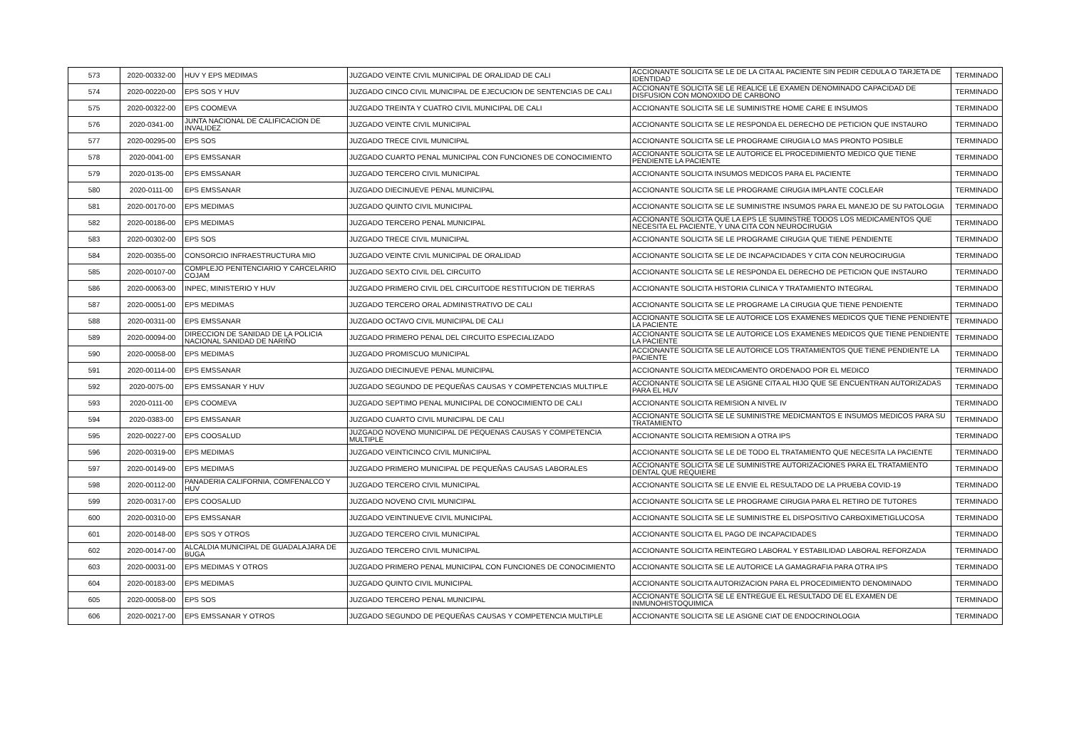| 573 | 2020-00332-00 | HUV Y EPS MEDIMAS | JUZGADO VEINTE CIVIL MUNICIPAL DE ORALIDAD DE CALI | ACCIONANTE SOLICITA SE LE DE LA CITA AL PACIENTE SIN PEDIR CEDULA O TARJETA DE IDENTIDAD | TERMINADO |
| 574 | 2020-00220-00 | EPS SOS Y HUV | JUZGADO CINCO CIVIL MUNICIPAL DE EJECUCION DE SENTENCIAS DE CALI | ACCIONANTE SOLICITA SE LE REALICE LE EXAMEN DENOMINADO CAPACIDAD DE DISFUSION CON MONOXIDO DE CARBONO | TERMINADO |
| 575 | 2020-00322-00 | EPS COOMEVA | JUZGADO TREINTA Y CUATRO CIVIL MUNICIPAL DE CALI | ACCIONANTE SOLICITA SE LE SUMINISTRE HOME CARE E INSUMOS | TERMINADO |
| 576 | 2020-0341-00 | JUNTA NACIONAL DE CALIFICACION DE INVALIDEZ | JUZGADO VEINTE CIVIL MUNICIPAL | ACCIONANTE SOLICITA SE LE RESPONDA EL DERECHO DE PETICION QUE INSTAURO | TERMINADO |
| 577 | 2020-00295-00 | EPS SOS | JUZGADO TRECE CIVIL MUNICIPAL | ACCIONANTE SOLICITA SE LE PROGRAME CIRUGIA LO MAS PRONTO POSIBLE | TERMINADO |
| 578 | 2020-0041-00 | EPS EMSSANAR | JUZGADO CUARTO PENAL MUNICIPAL CON FUNCIONES DE CONOCIMIENTO | ACCIONANTE SOLICITA SE LE AUTORICE EL PROCEDIMIENTO MEDICO QUE TIENE PENDIENTE LA PACIENTE | TERMINADO |
| 579 | 2020-0135-00 | EPS EMSSANAR | JUZGADO TERCERO CIVIL MUNICIPAL | ACCIONANTE SOLICITA INSUMOS MEDICOS PARA EL PACIENTE | TERMINADO |
| 580 | 2020-0111-00 | EPS EMSSANAR | JUZGADO DIECINUEVE PENAL MUNICIPAL | ACCIONANTE SOLICITA SE LE PROGRAME CIRUGIA IMPLANTE COCLEAR | TERMINADO |
| 581 | 2020-00170-00 | EPS MEDIMAS | JUZGADO QUINTO CIVIL MUNICIPAL | ACCIONANTE SOLICITA SE LE SUMINISTRE INSUMOS PARA EL MANEJO DE SU PATOLOGIA | TERMINADO |
| 582 | 2020-00186-00 | EPS MEDIMAS | JUZGADO TERCERO PENAL MUNICIPAL | ACCIONANTE SOLICITA QUE LA EPS LE SUMINSTRE TODOS LOS MEDICAMENTOS QUE NECESITA EL PACIENTE, Y UNA CITA CON NEUROCIRUGIA | TERMINADO |
| 583 | 2020-00302-00 | EPS SOS | JUZGADO TRECE CIVIL MUNICIPAL | ACCIONANTE SOLICITA SE LE PROGRAME CIRUGIA QUE TIENE PENDIENTE | TERMINADO |
| 584 | 2020-00355-00 | CONSORCIO INFRAESTRUCTURA MIO | JUZGADO VEINTE CIVIL MUNICIPAL DE ORALIDAD | ACCIONANTE SOLICITA SE LE DE INCAPACIDADES Y CITA CON NEUROCIRUGIA | TERMINADO |
| 585 | 2020-00107-00 | COMPLEJO PENITENCIARIO Y CARCELARIO COJAM | JUZGADO SEXTO CIVIL DEL CIRCUITO | ACCIONANTE SOLICITA SE LE RESPONDA EL DERECHO DE PETICION QUE INSTAURO | TERMINADO |
| 586 | 2020-00063-00 | INPEC, MINISTERIO Y HUV | JUZGADO PRIMERO CIVIL DEL CIRCUITODE RESTITUCION DE TIERRAS | ACCIONANTE SOLICITA HISTORIA CLINICA Y TRATAMIENTO INTEGRAL | TERMINADO |
| 587 | 2020-00051-00 | EPS MEDIMAS | JUZGADO TERCERO ORAL ADMINISTRATIVO DE CALI | ACCIONANTE SOLICITA SE LE PROGRAME LA CIRUGIA QUE TIENE PENDIENTE | TERMINADO |
| 588 | 2020-00311-00 | EPS EMSSANAR | JUZGADO OCTAVO CIVIL MUNICIPAL DE CALI | ACCIONANTE SOLICITA SE LE AUTORICE LOS EXAMENES MEDICOS QUE TIENE PENDIENTE LA PACIENTE | TERMINADO |
| 589 | 2020-00094-00 | DIRECCION DE SANIDAD DE LA POLICIA NACIONAL SANIDAD DE NARIÑO | JUZGADO PRIMERO PENAL DEL CIRCUITO ESPECIALIZADO | ACCIONANTE SOLICITA SE LE AUTORICE LOS EXAMENES MEDICOS QUE TIENE PENDIENTE LA PACIENTE | TERMINADO |
| 590 | 2020-00058-00 | EPS MEDIMAS | JUZGADO PROMISCUO MUNICIPAL | ACCIONANTE SOLICITA SE LE AUTORICE LOS TRATAMIENTOS QUE TIENE PENDIENTE LA PACIENTE | TERMINADO |
| 591 | 2020-00114-00 | EPS EMSSANAR | JUZGADO DIECINUEVE PENAL MUNICIPAL | ACCIONANTE SOLICITA MEDICAMENTO ORDENADO POR EL MEDICO | TERMINADO |
| 592 | 2020-0075-00 | EPS EMSSANAR Y HUV | JUZGADO SEGUNDO DE PEQUEÑAS CAUSAS Y COMPETENCIAS MULTIPLE | ACCIONANTE SOLICITA SE LE ASIGNE CITA AL HIJO QUE SE ENCUENTRAN AUTORIZADAS PARA EL HUV | TERMINADO |
| 593 | 2020-0111-00 | EPS COOMEVA | JUZGADO SEPTIMO PENAL MUNICIPAL DE CONOCIMIENTO DE CALI | ACCIONANTE SOLICITA REMISION A NIVEL IV | TERMINADO |
| 594 | 2020-0383-00 | EPS EMSSANAR | JUZGADO CUARTO CIVIL MUNICIPAL DE CALI | ACCIONANTE SOLICITA SE LE SUMINISTRE MEDICMANTOS E INSUMOS MEDICOS PARA SU TRATAMIENTO | TERMINADO |
| 595 | 2020-00227-00 | EPS COOSALUD | JUZGADO NOVENO MUNICIPAL DE PEQUENAS CAUSAS Y COMPETENCIA MULTIPLE | ACCIONANTE SOLICITA REMISION A OTRA IPS | TERMINADO |
| 596 | 2020-00319-00 | EPS MEDIMAS | JUZGADO VEINTICINCO CIVIL MUNICIPAL | ACCIONANTE SOLICITA SE LE DE TODO EL TRATAMIENTO QUE NECESITA LA PACIENTE | TERMINADO |
| 597 | 2020-00149-00 | EPS MEDIMAS | JUZGADO PRIMERO MUNICIPAL DE PEQUEÑAS CAUSAS LABORALES | ACCIONANTE SOLICITA SE LE SUMINISTRE AUTORIZACIONES PARA EL TRATAMIENTO DENTAL QUE REQUIERE | TERMINADO |
| 598 | 2020-00112-00 | PANADERIA CALIFORNIA, COMFENALCO Y HUV | JUZGADO TERCERO CIVIL MUNICIPAL | ACCIONANTE SOLICITA SE LE ENVIE EL RESULTADO DE LA PRUEBA COVID-19 | TERMINADO |
| 599 | 2020-00317-00 | EPS COOSALUD | JUZGADO NOVENO CIVIL MUNICIPAL | ACCIONANTE SOLICITA SE LE PROGRAME CIRUGIA PARA EL RETIRO DE TUTORES | TERMINADO |
| 600 | 2020-00310-00 | EPS EMSSANAR | JUZGADO VEINTINUEVE CIVIL MUNICIPAL | ACCIONANTE SOLICITA SE LE SUMINISTRE EL DISPOSITIVO CARBOXIMETIGLUCOSA | TERMINADO |
| 601 | 2020-00148-00 | EPS SOS Y OTROS | JUZGADO TERCERO CIVIL MUNICIPAL | ACCIONANTE SOLICITA EL PAGO DE INCAPACIDADES | TERMINADO |
| 602 | 2020-00147-00 | ALCALDIA MUNICIPAL DE GUADALAJARA DE BUGA | JUZGADO TERCERO CIVIL MUNICIPAL | ACCIONANTE SOLICITA REINTEGRO LABORAL Y ESTABILIDAD LABORAL REFORZADA | TERMINADO |
| 603 | 2020-00031-00 | EPS MEDIMAS Y OTROS | JUZGADO PRIMERO PENAL MUNICIPAL CON FUNCIONES DE CONOCIMIENTO | ACCIONANTE SOLICITA SE LE AUTORICE LA GAMAGRAFIA PARA OTRA IPS | TERMINADO |
| 604 | 2020-00183-00 | EPS MEDIMAS | JUZGADO QUINTO CIVIL MUNICIPAL | ACCIONANTE SOLICITA AUTORIZACION PARA EL PROCEDIMIENTO DENOMINADO | TERMINADO |
| 605 | 2020-00058-00 | EPS SOS | JUZGADO TERCERO PENAL MUNICIPAL | ACCIONANTE SOLICITA SE LE ENTREGUE EL RESULTADO DE EL EXAMEN DE INMUNOHISTOQUIMICA | TERMINADO |
| 606 | 2020-00217-00 | EPS EMSSANAR Y OTROS | JUZGADO SEGUNDO DE PEQUEÑAS CAUSAS Y COMPETENCIA MULTIPLE | ACCIONANTE SOLICITA SE LE ASIGNE CIAT DE ENDOCRINOLOGIA | TERMINADO |